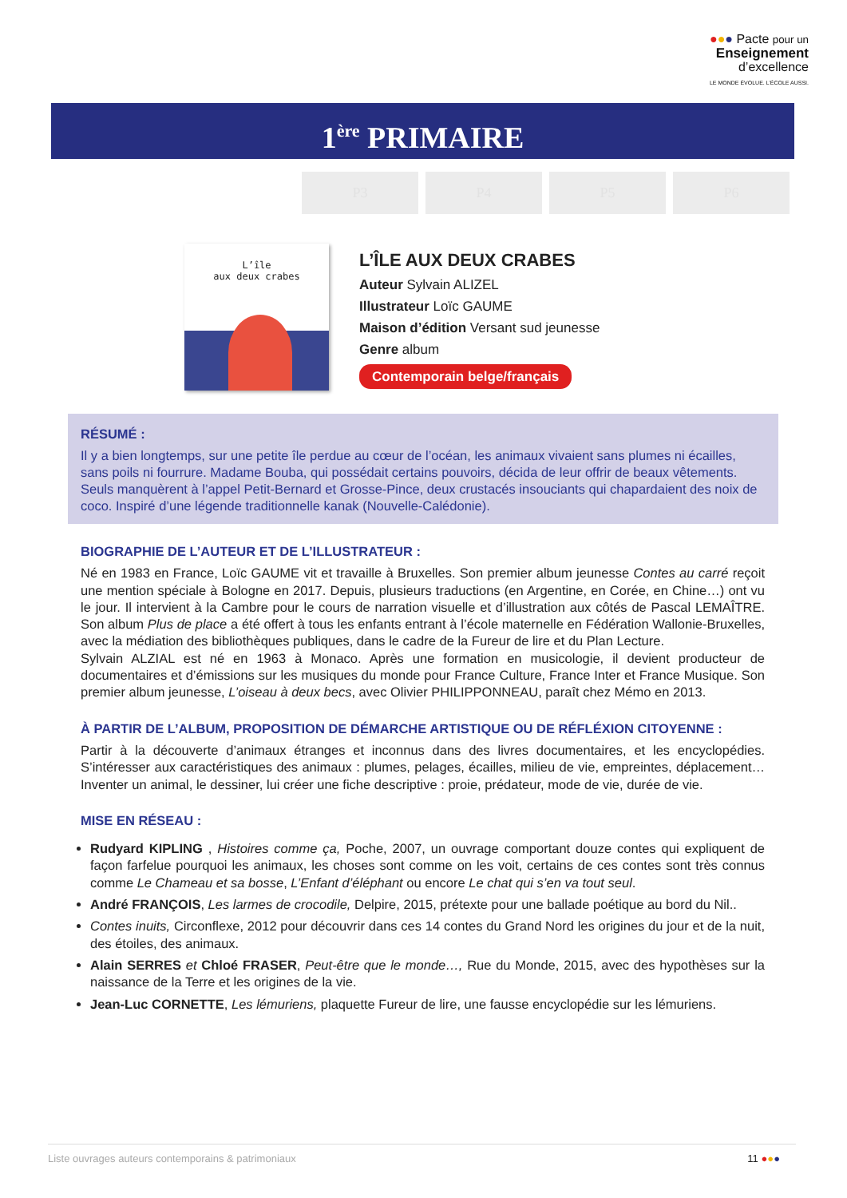●●● Pacte pour un
Enseignement
d’excellence
LE MONDE ÉVOLUE. L’ÉCOLE AUSSI.
1<sup>ère</sup> PRIMAIRE
P3 P4 P5 P6
L’île
aux deux crabes
L’ÎLE AUX DEUX CRABES
Auteur Sylvain ALIZEL
Illustrateur Loïc GAUME
Maison d’édition Versant sud jeunesse
Genre album
Contemporain belge/français
RÉSUMÉ :
Il y a bien longtemps, sur une petite île perdue au cœur de l’océan, les animaux vivaient sans plumes ni écailles, sans poils ni fourrure. Madame Bouba, qui possédait certains pouvoirs, décida de leur offrir de beaux vêtements. Seuls manquèrent à l’appel Petit-Bernard et Grosse-Pince, deux crustacés insouciants qui chapardaient des noix de coco. Inspiré d’une légende traditionnelle kanak (Nouvelle-Calédonie).
BIOGRAPHIE DE L’AUTEUR ET DE L’ILLUSTRATEUR :
Né en 1983 en France, Loïc GAUME vit et travaille à Bruxelles. Son premier album jeunesse Contes au carré reçoit une mention spéciale à Bologne en 2017. Depuis, plusieurs traductions (en Argentine, en Corée, en Chine…) ont vu le jour. Il intervient à la Cambre pour le cours de narration visuelle et d’illustration aux côtés de Pascal LEMAÎTRE. Son album Plus de place a été offert à tous les enfants entrant à l’école maternelle en Fédération Wallonie-Bruxelles, avec la médiation des bibliothèques publiques, dans le cadre de la Fureur de lire et du Plan Lecture.
Sylvain ALZIAL est né en 1963 à Monaco. Après une formation en musicologie, il devient producteur de documentaires et d’émissions sur les musiques du monde pour France Culture, France Inter et France Musique. Son premier album jeunesse, L’oiseau à deux becs, avec Olivier PHILIPPONNEAU, paraît chez Mémo en 2013.
À PARTIR DE L’ALBUM, PROPOSITION DE DÉMARCHE ARTISTIQUE OU DE RÉFLÉXION CITOYENNE :
Partir à la découverte d’animaux étranges et inconnus dans des livres documentaires, et les encyclopédies. S’intéresser aux caractéristiques des animaux : plumes, pelages, écailles, milieu de vie, empreintes, déplacement… Inventer un animal, le dessiner, lui créer une fiche descriptive : proie, prédateur, mode de vie, durée de vie.
MISE EN RÉSEAU :
Rudyard KIPLING , Histoires comme ça, Poche, 2007, un ouvrage comportant douze contes qui expliquent de façon farfelue pourquoi les animaux, les choses sont comme on les voit, certains de ces contes sont très connus comme Le Chameau et sa bosse, L’Enfant d’éléphant ou encore Le chat qui s’en va tout seul.
André FRANÇOIS, Les larmes de crocodile, Delpire, 2015, prétexte pour une ballade poétique au bord du Nil..
Contes inuits, Circonflexe, 2012 pour découvrir dans ces 14 contes du Grand Nord les origines du jour et de la nuit, des étoiles, des animaux.
Alain SERRES et Chloé FRASER, Peut-être que le monde…, Rue du Monde, 2015, avec des hypothèses sur la naissance de la Terre et les origines de la vie.
Jean-Luc CORNETTE, Les lémuriens, plaquette Fureur de lire, une fausse encyclopédie sur les lémuriens.
Liste ouvrages auteurs contemporains & patrimoniaux 11 ●●●